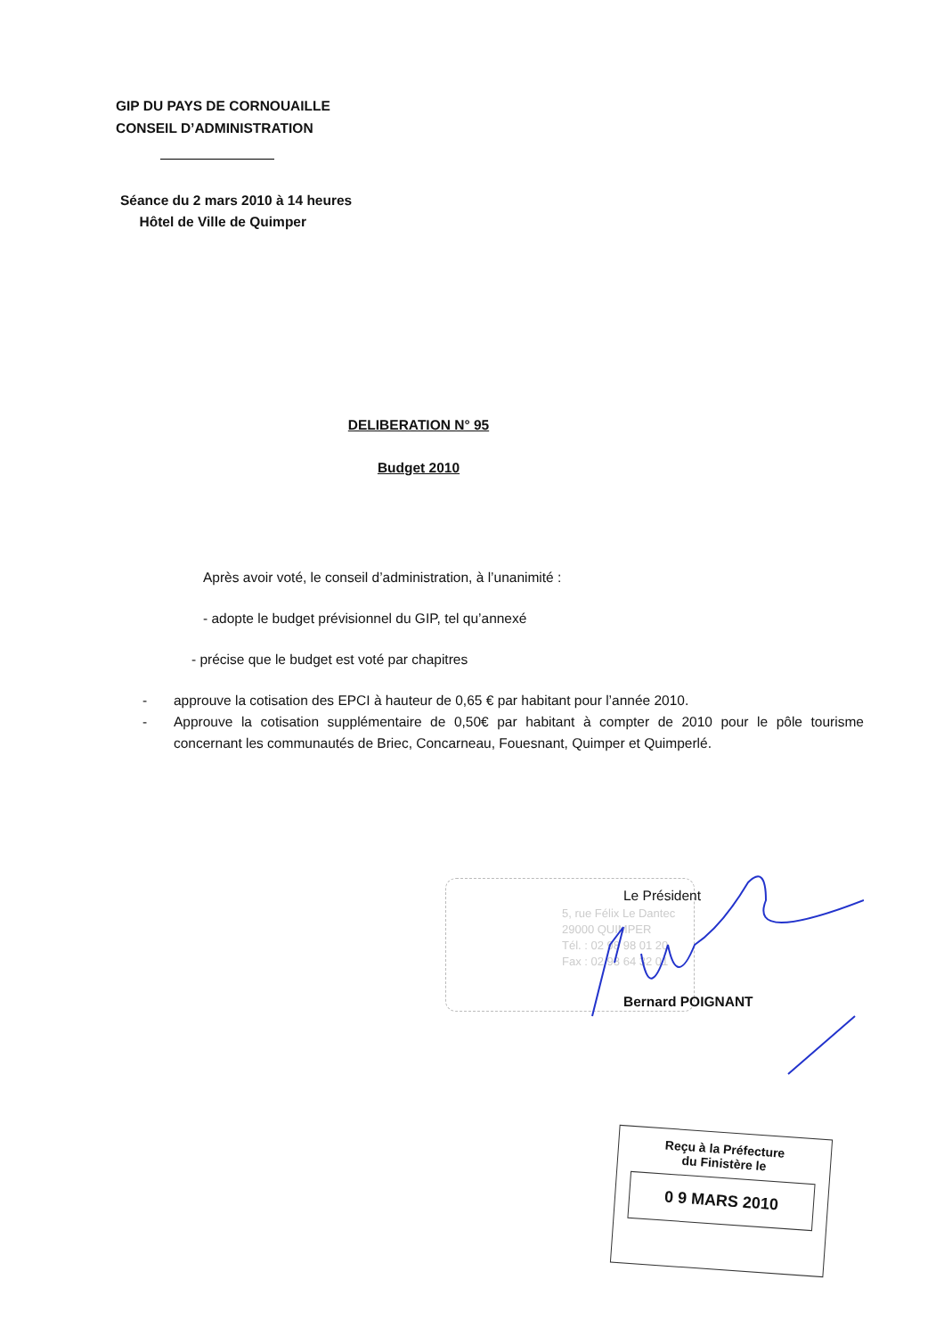GIP DU PAYS DE CORNOUAILLE
CONSEIL D’ADMINISTRATION
Séance du 2 mars 2010 à 14 heures
Hôtel de Ville de Quimper
DELIBERATION N° 95
Budget 2010
Après avoir voté, le conseil d’administration, à l’unanimité :
- adopte le budget prévisionnel du GIP, tel qu’annexé
- précise que le budget est voté par chapitres
- approuve la cotisation des EPCI à hauteur de 0,65 € par habitant pour l’année 2010.
- Approuve la cotisation supplémentaire de 0,50€ par habitant à compter de 2010 pour le pôle tourisme concernant les communautés de Briec, Concarneau, Fouesnant, Quimper et Quimperlé.
5, rue Félix Le Dantec
29000 QUIMPER
Tél. : 02 98 98 01 20
Fax : 02 98 64 32 01
Le Président
Bernard POIGNANT
Reçu à la Préfecture
du Finistère le
0 9 MARS 2010